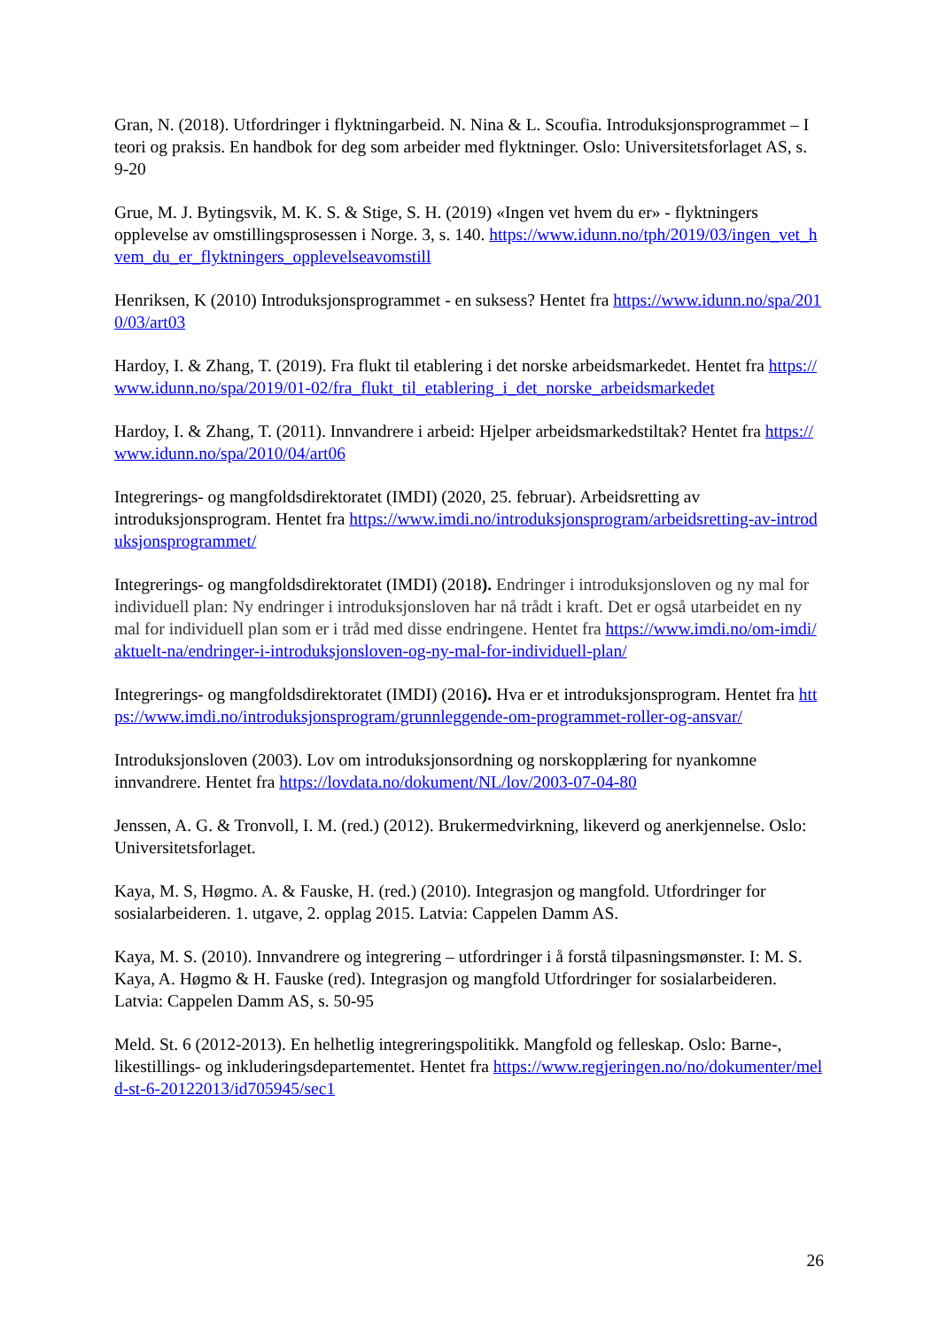Gran, N. (2018). Utfordringer i flyktningarbeid. N. Nina & L. Scoufia. Introduksjonsprogrammet – I teori og praksis. En handbok for deg som arbeider med flyktninger. Oslo: Universitetsforlaget AS, s. 9-20
Grue, M. J. Bytingsvik, M. K. S. & Stige, S. H. (2019) «Ingen vet hvem du er» - flyktningers opplevelse av omstillingsprosessen i Norge. 3, s. 140. https://www.idunn.no/tph/2019/03/ingen_vet_hvem_du_er_flyktningers_opplevelseavomstill
Henriksen, K (2010) Introduksjonsprogrammet - en suksess? Hentet fra https://www.idunn.no/spa/2010/03/art03
Hardoy, I. & Zhang, T. (2019). Fra flukt til etablering i det norske arbeidsmarkedet. Hentet fra https://www.idunn.no/spa/2019/01-02/fra_flukt_til_etablering_i_det_norske_arbeidsmarkedet
Hardoy, I. & Zhang, T. (2011). Innvandrere i arbeid: Hjelper arbeidsmarkedstiltak? Hentet fra https://www.idunn.no/spa/2010/04/art06
Integrerings- og mangfoldsdirektoratet (IMDI) (2020, 25. februar). Arbeidsretting av introduksjonsprogram. Hentet fra https://www.imdi.no/introduksjonsprogram/arbeidsretting-av-introduksjonsprogrammet/
Integrerings- og mangfoldsdirektoratet (IMDI) (2018). Endringer i introduksjonsloven og ny mal for individuell plan: Ny endringer i introduksjonsloven har nå trådt i kraft. Det er også utarbeidet en ny mal for individuell plan som er i tråd med disse endringene. Hentet fra https://www.imdi.no/om-imdi/aktuelt-na/endringer-i-introduksjonsloven-og-ny-mal-for-individuell-plan/
Integrerings- og mangfoldsdirektoratet (IMDI) (2016). Hva er et introduksjonsprogram. Hentet fra https://www.imdi.no/introduksjonsprogram/grunnleggende-om-programmet-roller-og-ansvar/
Introduksjonsloven (2003). Lov om introduksjonsordning og norskopplæring for nyankomne innvandrere. Hentet fra https://lovdata.no/dokument/NL/lov/2003-07-04-80
Jenssen, A. G. & Tronvoll, I. M. (red.) (2012). Brukermedvirkning, likeverd og anerkjennelse. Oslo: Universitetsforlaget.
Kaya, M. S, Høgmo. A. & Fauske, H. (red.) (2010). Integrasjon og mangfold. Utfordringer for sosialarbeideren. 1. utgave, 2. opplag 2015. Latvia: Cappelen Damm AS.
Kaya, M. S. (2010). Innvandrere og integrering – utfordringer i å forstå tilpasningsmønster. I: M. S. Kaya, A. Høgmo & H. Fauske (red). Integrasjon og mangfold Utfordringer for sosialarbeideren. Latvia: Cappelen Damm AS, s. 50-95
Meld. St. 6 (2012-2013). En helhetlig integreringspolitikk. Mangfold og felleskap. Oslo: Barne-, likestillings- og inkluderingsdepartementet. Hentet fra https://www.regjeringen.no/no/dokumenter/meld-st-6-20122013/id705945/sec1
26